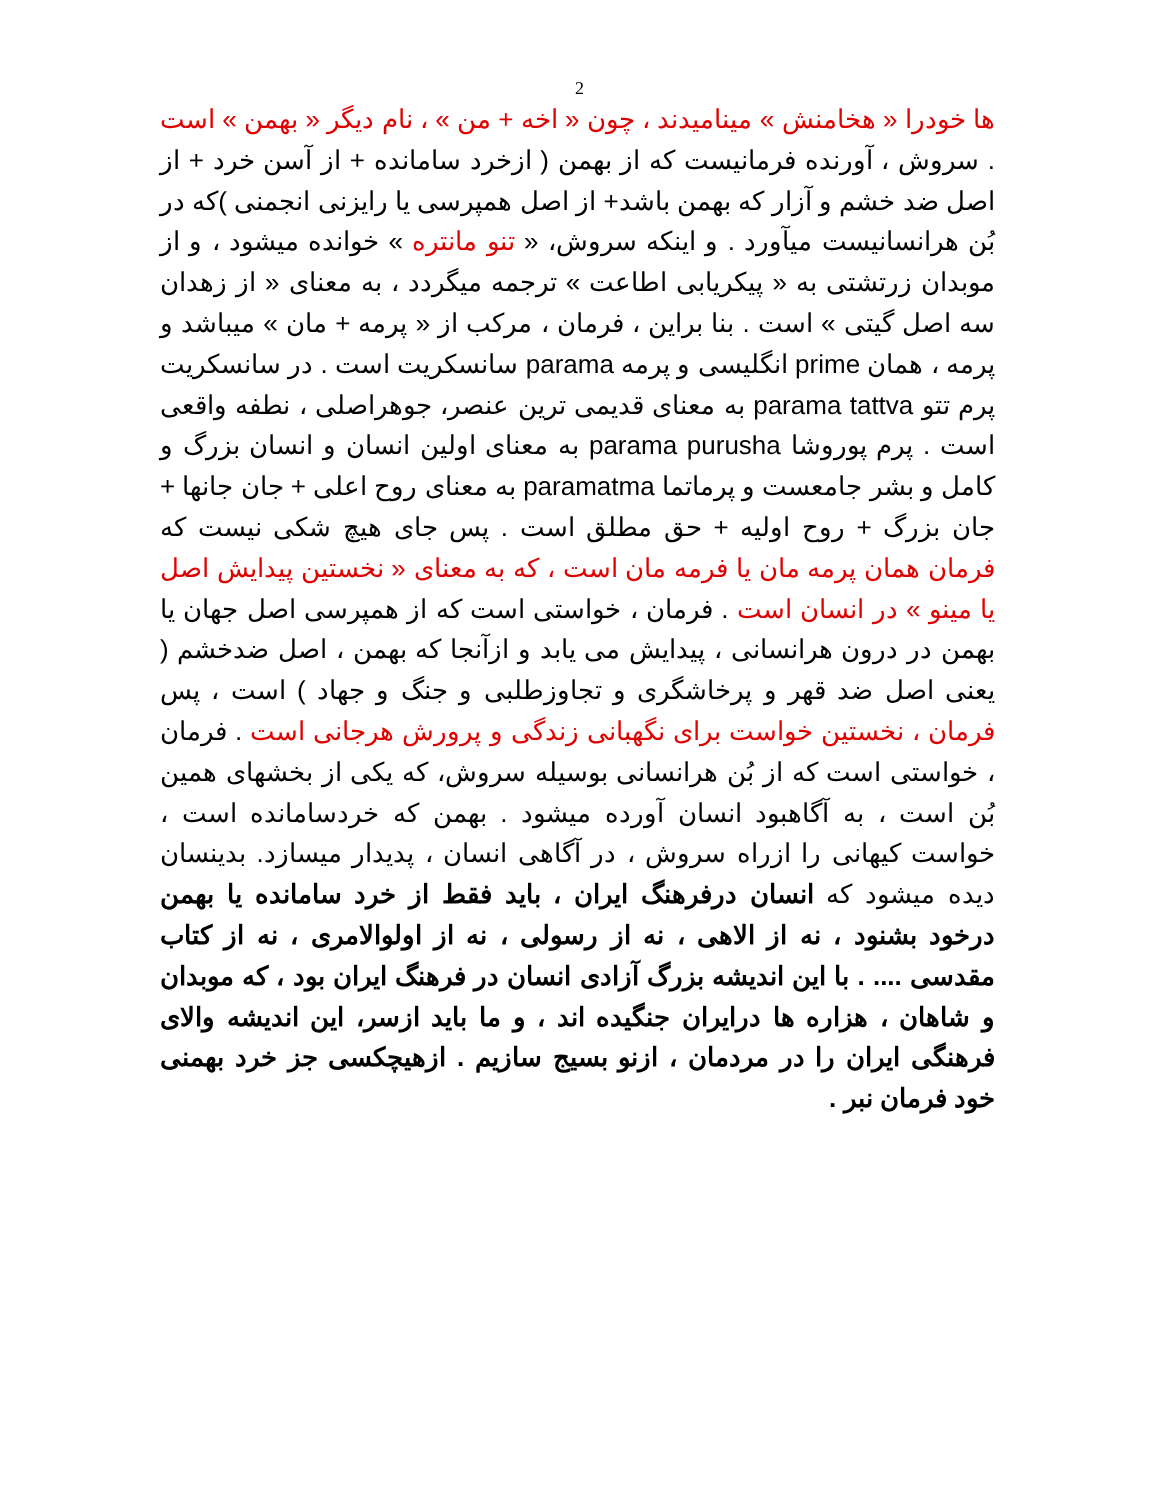2
ها خودرا « هخامنش » مینامیدند ، چون « اخه + من » ، نام دیگر « بهمن » است . سروش ، آورنده فرمانیست که از بهمن ( ازخرد سامانده + از آسن خرد + از اصل ضد خشم و آزار که بهمن باشد+ از اصل همپرسی یا رایزنی انجمنی )که در بُن هرانسانیست میآورد . و اینکه سروش، « تنو مانتره » خوانده میشود ، و از موبدان زرتشتی به « پیکریابی اطاعت » ترجمه میگردد ، به معنای « از زهدان سه اصل گیتی » است . بنا براین ، فرمان ، مرکب از « پرمه + مان » میباشد و پرمه ، همان prime انگلیسی و پرمه parama سانسکریت است . در سانسکریت پرم تتو parama tattva به معنای قدیمی ترین عنصر، جوهراصلی ، نطفه واقعی است . پرم پوروشا parama purusha به معنای اولین انسان و انسان بزرگ و کامل و بشر جامعست و پرماتما paramatma به معنای روح اعلی + جان جانها + جان بزرگ + روح اولیه + حق مطلق است . پس جای هیچ شکی نیست که فرمان همان پرمه مان یا فرمه مان است ، که به معنای « نخستین پیدایش اصل یا مینو » در انسان است . فرمان ، خواستی است که از همپرسی اصل جهان یا بهمن در درون هرانسانی ، پیدایش می یابد و ازآنجا که بهمن ، اصل ضدخشم ( یعنی اصل ضد قهر و پرخاشگری و تجاوزطلبی و جنگ و جهاد ) است ، پس فرمان ، نخستین خواست برای نگهبانی زندگی و پرورش هرجانی است . فرمان ، خواستی است که از بُن هرانسانی بوسیله سروش، که یکی از بخشهای همین بُن است ، به آگاهبود انسان آورده میشود . بهمن که خردسامانده است ، خواست کیهانی را ازراه سروش ، در آگاهی انسان ، پدیدار میسازد. بدینسان دیده میشود که انسان درفرهنگ ایران ، باید فقط از خرد سامانده یا بهمن درخود بشنود ، نه از الاهی ، نه از رسولی ، نه از اولوالامری ، نه از کتاب مقدسی .... . با این اندیشه بزرگ آزادی انسان در فرهنگ ایران بود ، که موبدان و شاهان ، هزاره ها درایران جنگیده اند ، و ما باید ازسر، این اندیشه والای فرهنگی ایران را در مردمان ، ازنو بسیج سازیم . ازهیچکسی جز خرد بهمنی خود فرمان نبر .